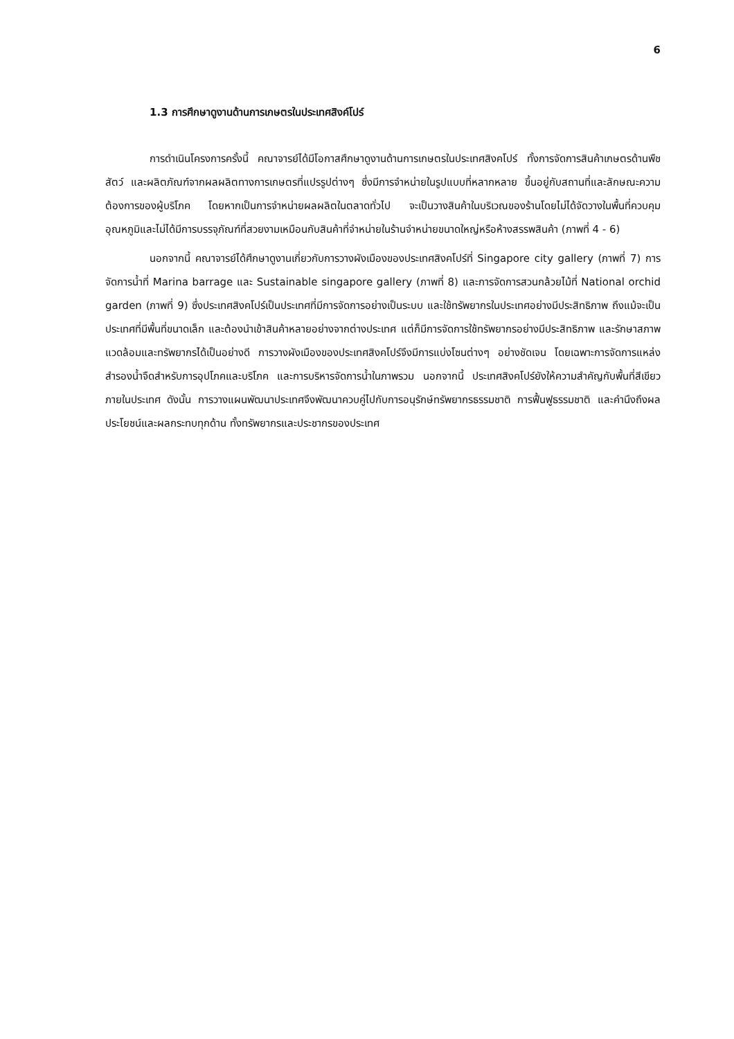6
1.3 การศึกษาดูงานด้านการเกษตรในประเทศสิงค์โปร์
การดำเนินโครงการครั้งนี้ คณาจารย์ได้มีโอกาสศึกษาดูงานด้านการเกษตรในประเทศสิงคโปร์ ทั้งการจัดการสินค้าเกษตรด้านพืช สัตว์ และผลิตภัณฑ์จากผลผลิตทางการเกษตรที่แปรรูปต่างๆ ซึ่งมีการจำหน่ายในรูปแบบที่หลากหลาย ขึ้นอยู่กับสถานที่และลักษณะความต้องการของผู้บริโภค โดยหากเป็นการจำหน่ายผลผลิตในตลาดทั่วไป จะเป็นวางสินค้าในบริเวณของร้านโดยไม่ได้จัดวางในพื้นที่ควบคุมอุณหภูมิและไม่ได้มีการบรรจุภัณฑ์ที่สวยงามเหมือนกับสินค้าที่จำหน่ายในร้านจำหน่ายขนาดใหญ่หรือห้างสรรพสินค้า (ภาพที่ 4 - 6)
นอกจากนี้ คณาจารย์ได้ศึกษาดูงานเกี่ยวกับการวางผังเมืองของประเทศสิงคโปร์ที่ Singapore city gallery (ภาพที่ 7) การจัดการน้ำที่ Marina barrage และ Sustainable singapore gallery (ภาพที่ 8) และการจัดการสวนกล้วยไม้ที่ National orchid garden (ภาพที่ 9) ซึ่งประเทศสิงคโปร์เป็นประเทศที่มีการจัดการอย่างเป็นระบบ และใช้ทรัพยากรในประเทศอย่างมีประสิทธิภาพ ถึงแม้จะเป็นประเทศที่มีพื้นที่ขนาดเล็ก และต้องนำเข้าสินค้าหลายอย่างจากต่างประเทศ แต่ก็มีการจัดการใช้ทรัพยากรอย่างมีประสิทธิภาพ และรักษาสภาพแวดล้อมและทรัพยากรได้เป็นอย่างดี การวางผังเมืองของประเทศสิงคโปร์จึงมีการแบ่งโซนต่างๆ อย่างชัดเจน โดยเฉพาะการจัดการแหล่งสำรองน้ำจืดสำหรับการอุปโภคและบริโภค และการบริหารจัดการน้ำในภาพรวม นอกจากนี้ ประเทศสิงคโปร์ยังให้ความสำคัญกับพื้นที่สีเขียวภายในประเทศ ดังนั้น การวางแผนพัฒนาประเทศจึงพัฒนาควบคู่ไปกับการอนุรักษ์ทรัพยากรธรรมชาติ การฟื้นฟูธรรมชาติ และคำนึงถึงผลประโยชน์และผลกระทบทุกด้าน ทั้งทรัพยากรและประชากรของประเทศ